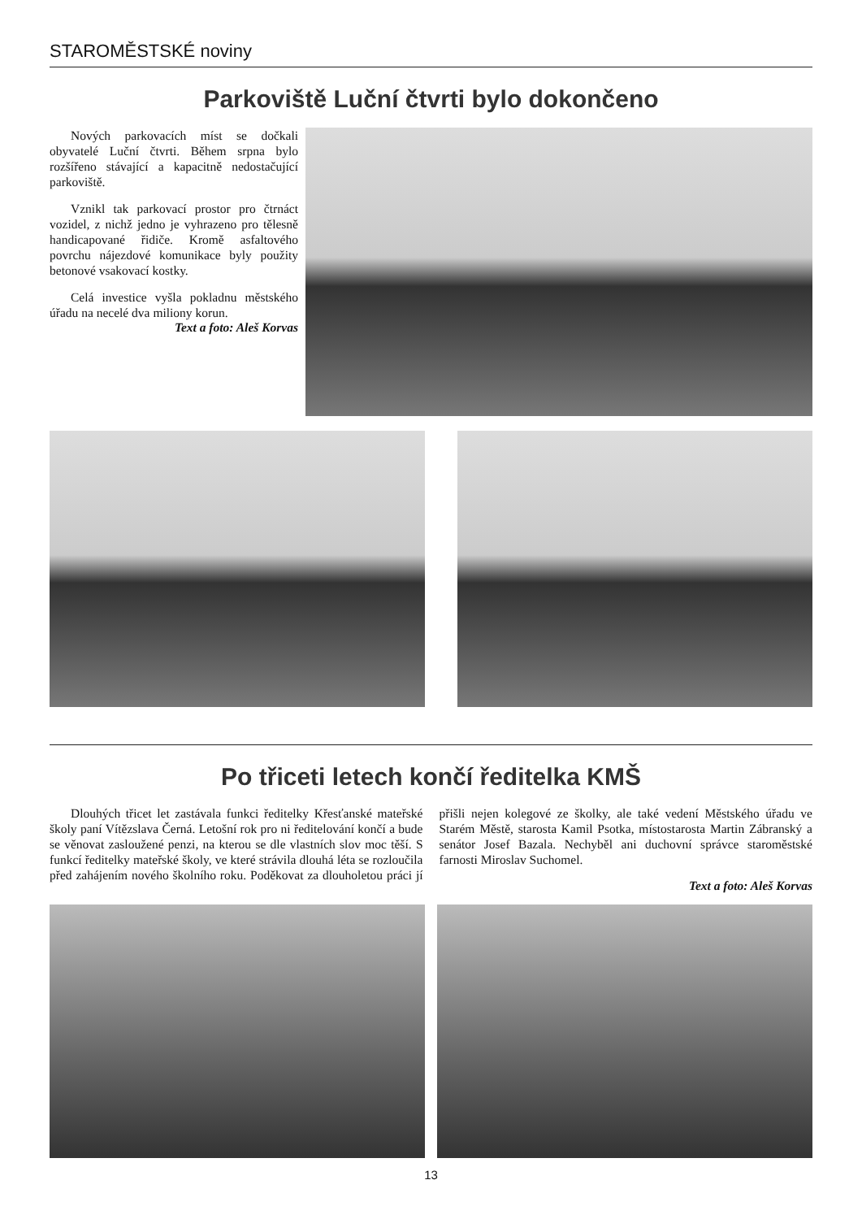STAROMĚSTSKÉ noviny
Parkoviště Luční čtvrti bylo dokončeno
Nových parkovacích míst se dočkali obyvatelé Luční čtvrti. Během srpna bylo rozšířeno stávající a kapacitně nedostačující parkoviště.
Vznikl tak parkovací prostor pro čtrnáct vozidel, z nichž jedno je vyhrazeno pro tělesně handicapované řidiče. Kromě asfaltového povrchu nájezdové komunikace byly použity betonové vsakovací kostky.
Celá investice vyšla pokladnu městského úřadu na necelé dva miliony korun.
Text a foto: Aleš Korvas
Po třiceti letech končí ředitelka KMŠ
Dlouhých třicet let zastávala funkci ředitelky Křesťanské mateřské školy paní Vítězslava Černá. Letošní rok pro ni ředitelování končí a bude se věnovat zasloužené penzi, na kterou se dle vlastních slov moc těší. S funkcí ředitelky mateřské školy, ve které strávila dlouhá léta se rozloučila před zahájením nového školního roku. Poděkovat za dlouholetou práci jí přišli nejen kolegové ze školky, ale také vedení Městského úřadu ve Starém Městě, starosta Kamil Psotka, místostarosta Martin Zábranský a senátor Josef Bazala. Nechyběl ani duchovní správce staroměstské farnosti Miroslav Suchomel.
Text a foto: Aleš Korvas
13